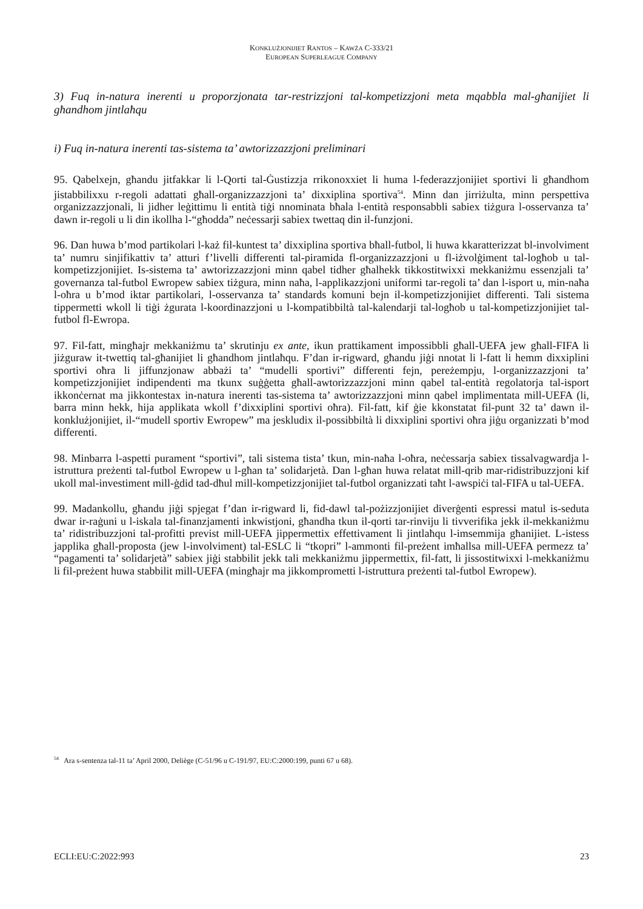KONKLUŻJONIJIET RANTOS – KAWŻA C-333/21
EUROPEAN SUPERLEAGUE COMPANY
3) Fuq in-natura inerenti u proporzjonata tar-restrizzjoni tal-kompetizzjoni meta mqabbla mal-għanijiet li għandhom jintlaħqu
i) Fuq in-natura inerenti tas-sistema ta’ awtorizzazzjoni preliminari
95. Qabelxejn, għandu jitfakkar li l-Qorti tal-Ġustizzja rrikonoxxiet li huma l-federazzjonijiet sportivi li għandhom jistabbilixxu r-regoli adattati għall-organizzazzjoni ta’ dixxiplina sportiva<sup>54</sup>. Minn dan jirriżulta, minn perspettiva organizzazzjonali, li jidher leġittimu li entità tiġi nnominata bħala l-entità responsabbli sabiex tiżgura l-osservanza ta’ dawn ir-regoli u li din ikollha l-“għodda” neċessarji sabiex twettaq din il-funzjoni.
96. Dan huwa b’mod partikolari l-każ fil-kuntest ta’ dixxiplina sportiva bħall-futbol, li huwa kkaratterizzat bl-involviment ta’ numru sinjifikattiv ta’ atturi f’livelli differenti tal-piramida fl-organizzazzjoni u fl-iżvolġiment tal-logħob u tal-kompetizzjonijiet. Is-sistema ta’ awtorizzazzjoni minn qabel tidher għalhekk tikkostitwixxi mekkaniżmu essenzjali ta’ governanza tal-futbol Ewropew sabiex tiżgura, minn naħa, l-applikazzjoni uniformi tar-regoli ta’ dan l-isport u, min-naħa l-oħra u b’mod iktar partikolari, l-osservanza ta’ standards komuni bejn il-kompetizzjonijiet differenti. Tali sistema tippermetti wkoll li tiġi żgurata l-koordinazzjoni u l-kompatibbiltà tal-kalendarji tal-logħob u tal-kompetizzjonijiet tal-futbol fl-Ewropa.
97. Fil-fatt, mingħajr mekkaniżmu ta’ skrutinju ex ante, ikun prattikament impossibbli għall-UEFA jew għall-FIFA li jiżguraw it-twettiq tal-għanijiet li għandhom jintlaħqu. F’dan ir-rigward, għandu jiġi nnotat li l-fatt li hemm dixxiplini sportivi oħra li jiffunzjonaw abbażi ta’ “mudelli sportivi” differenti fejn, pereżempju, l-organizzazzjoni ta’ kompetizzjonijiet indipendenti ma tkunx suġġetta għall-awtorizzazzjoni minn qabel tal-entità regolatorja tal-isport ikkonċernat ma jikkontestax in-natura inerenti tas-sistema ta’ awtorizzazzjoni minn qabel implimentata mill-UEFA (li, barra minn hekk, hija applikata wkoll f’dixxiplini sportivi oħra). Fil-fatt, kif ġie kkonstatat fil-punt 32 ta’ dawn il-konklużjonijiet, il-“mudell sportiv Ewropew” ma jeskludix il-possibbiltà li dixxiplini sportivi oħra jiġu organizzati b’mod differenti.
98. Minbarra l-aspetti purament “sportivi”, tali sistema tista’ tkun, min-naħa l-oħra, neċessarja sabiex tissalvagwardja l-istruttura preżenti tal-futbol Ewropew u l-għan ta’ solidarjetà. Dan l-għan huwa relatat mill-qrib mar-ridistribuzzjoni kif ukoll mal-investiment mill-ġdid tad-dħul mill-kompetizzjonijiet tal-futbol organizzati taħt l-awspiċi tal-FIFA u tal-UEFA.
99. Madankollu, għandu jiġi spjegat f’dan ir-rigward li, fid-dawl tal-pożizzjonijiet diverġenti espressi matul is-seduta dwar ir-raġuni u l-iskala tal-finanzjamenti inkwistjoni, għandha tkun il-qorti tar-rinviju li tivverifika jekk il-mekkaniżmu ta’ ridistribuzzjoni tal-profitti previst mill-UEFA jippermettix effettivament li jintlaħqu l-imsemmija għanijiet. L-istess japplika għall-proposta (jew l-involviment) tal-ESLC li “tkopri” l-ammonti fil-preżent imħallsa mill-UEFA permezz ta’ “pagamenti ta’ solidarjetà” sabiex jiġi stabbilit jekk tali mekkaniżmu jippermettix, fil-fatt, li jissostitwixxi l-mekkaniżmu li fil-preżent huwa stabbilit mill-UEFA (mingħajr ma jikkomprometti l-istruttura preżenti tal-futbol Ewropew).
<sup>54</sup> Ara s-sentenza tal-11 ta’ April 2000, Deliège (C-51/96 u C-191/97, EU:C:2000:199, punti 67 u 68).
ECLI:EU:C:2022:993 23